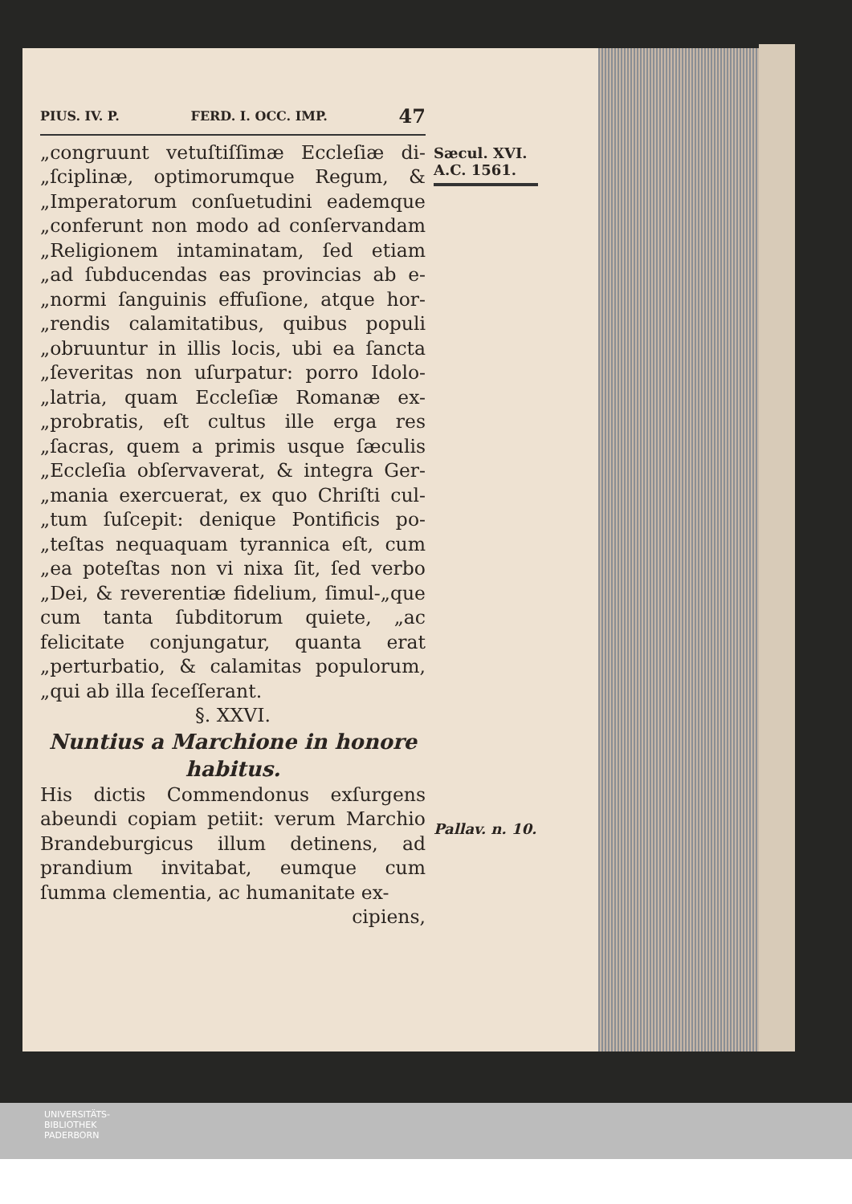PIUS. IV. P. FERD. I. OCC. IMP. 47
„congruunt vetuſtiſſimæ Eccleſiæ di-„ſciplinæ, optimorumque Regum, & „Imperatorum conſuetudini eademque „conferunt non modo ad conſervandam „Religionem intaminatam, ſed etiam „ad ſubducendas eas provincias ab e-„normi ſanguinis effuſione, atque hor-„rendis calamitatibus, quibus populi „obruuntur in illis locis, ubi ea ſancta „ſeveritas non uſurpatur: porro Idolo-„latria, quam Eccleſiæ Romanæ ex-„probratis, eſt cultus ille erga res „ſacras, quem a primis usque ſæculis „Eccleſia obſervaverat, & integra Ger-„mania exercuerat, ex quo Chriſti cul-„tum ſuſcepit: denique Pontificis po-„teſtas nequaquam tyrannica eſt, cum „ea poteſtas non vi nixa ſit, ſed verbo „Dei, & reverentiæ fidelium, ſimul-„que cum tanta ſubditorum quiete, „ac felicitate conjungatur, quanta erat „perturbatio, & calamitas populorum, „qui ab illa ſeceſſerant.
§. XXVI.
Nuntius a Marchione in honore habitus.
His dictis Commendonus exſurgens abeundi copiam petiit: verum Marchio Brandeburgicus illum detinens, ad prandium invitabat, eumque cum ſumma clementia, ac humanitate ex-
cipiens,
Sæcul. XVI.
A.C. 1561.
Pallav. n. 10.
UNIVERSITÄTS-
BIBLIOTHEK
PADERBORN